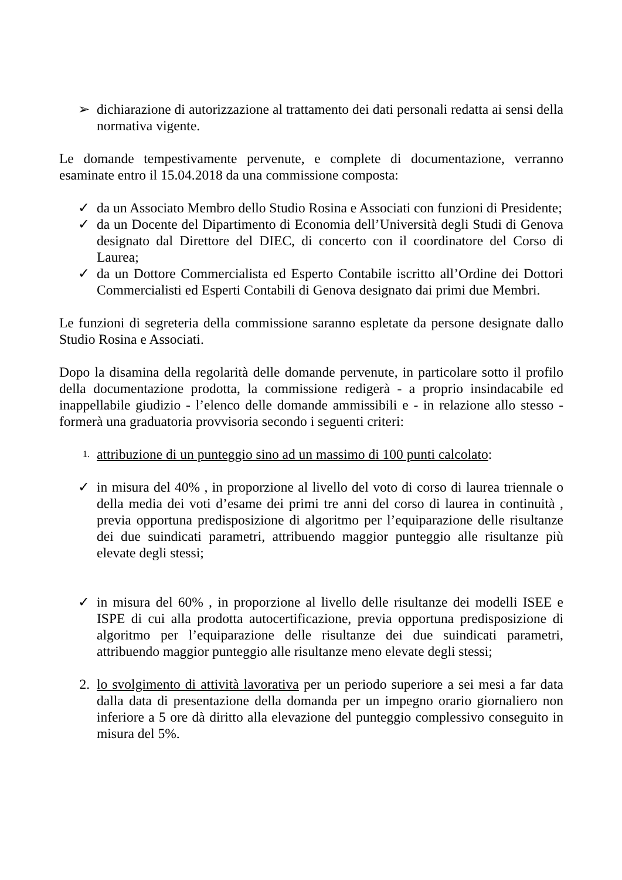➢ dichiarazione di autorizzazione al trattamento dei dati personali redatta ai sensi della normativa vigente.
Le domande tempestivamente pervenute, e complete di documentazione, verranno esaminate entro il 15.04.2018 da una commissione composta:
✓ da un Associato Membro dello Studio Rosina e Associati con funzioni di Presidente;
✓ da un Docente del Dipartimento di Economia dell’Università degli Studi di Genova designato dal Direttore del DIEC, di concerto con il coordinatore del Corso di Laurea;
✓ da un Dottore Commercialista ed Esperto Contabile iscritto all’Ordine dei Dottori Commercialisti ed Esperti Contabili di Genova designato dai primi due Membri.
Le funzioni di segreteria della commissione saranno espletate da persone designate dallo Studio Rosina e Associati.
Dopo la disamina della regolarità delle domande pervenute, in particolare sotto il profilo della documentazione prodotta, la commissione redigerà - a proprio insindacabile ed inappellabile giudizio - l’elenco delle domande ammissibili e - in relazione allo stesso - formerà una graduatoria provvisoria secondo i seguenti criteri:
1. attribuzione di un punteggio sino ad un massimo di 100 punti calcolato:
✓ in misura del 40% , in proporzione al livello del voto di corso di laurea triennale o della media dei voti d’esame dei primi tre anni del corso di laurea in continuità , previa opportuna predisposizione di algoritmo per l’equiparazione delle risultanze dei due suindicati parametri, attribuendo maggior punteggio alle risultanze più elevate degli stessi;
✓ in misura del 60% , in proporzione al livello delle risultanze dei modelli ISEE e ISPE di cui alla prodotta autocertificazione, previa opportuna predisposizione di algoritmo per l’equiparazione delle risultanze dei due suindicati parametri, attribuendo maggior punteggio alle risultanze meno elevate degli stessi;
2. lo svolgimento di attività lavorativa per un periodo superiore a sei mesi a far data dalla data di presentazione della domanda per un impegno orario giornaliero non inferiore a 5 ore dà diritto alla elevazione del punteggio complessivo conseguito in misura del 5%.